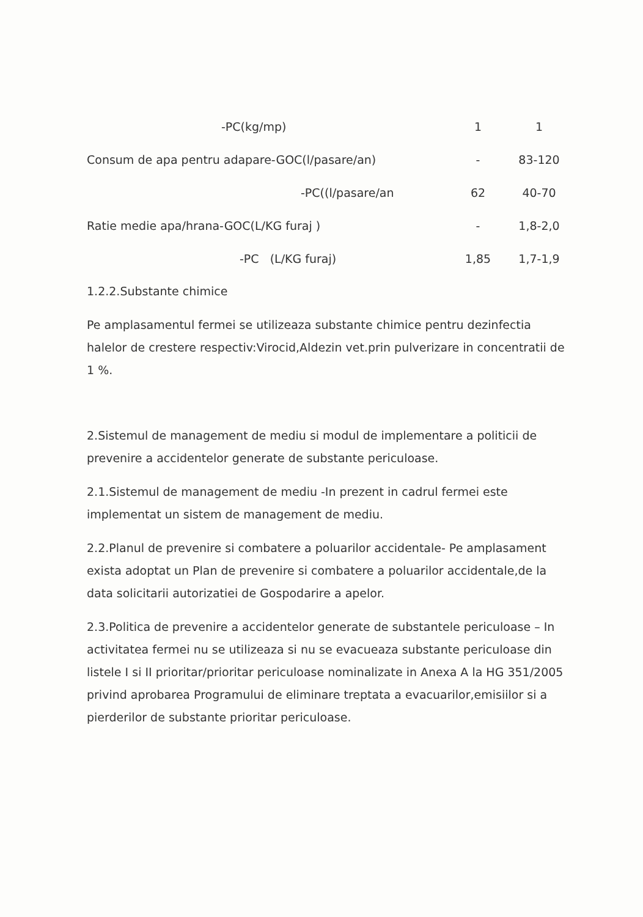| -PC(kg/mp) | 1 | 1 |
| Consum de apa pentru adapare-GOC(l/pasare/an) | - | 83-120 |
| -PC((l/pasare/an | 62 | 40-70 |
| Ratie medie apa/hrana-GOC(L/KG furaj ) | - | 1,8-2,0 |
| -PC (L/KG furaj) | 1,85 | 1,7-1,9 |
1.2.2.Substante chimice
Pe amplasamentul fermei se utilizeaza substante chimice pentru dezinfectia halelor de crestere respectiv:Virocid,Aldezin vet.prin pulverizare in concentratii de 1 %.
2.Sistemul de management de mediu si modul de implementare a politicii de prevenire a accidentelor generate de substante periculoase.
2.1.Sistemul de management de mediu -In prezent in cadrul fermei este implementat un sistem de management de mediu.
2.2.Planul de prevenire si combatere a poluarilor accidentale- Pe amplasament exista adoptat un Plan de prevenire si combatere a poluarilor accidentale,de la data solicitarii autorizatiei de Gospodarire a apelor.
2.3.Politica de prevenire a accidentelor generate de substantele periculoase – In activitatea fermei nu se utilizeaza si nu se evacueaza substante periculoase din listele I si II prioritar/prioritar periculoase nominalizate in Anexa A la HG 351/2005 privind aprobarea Programului de eliminare treptata a evacuarilor,emisiilor si a pierderilor de substante prioritar periculoase.